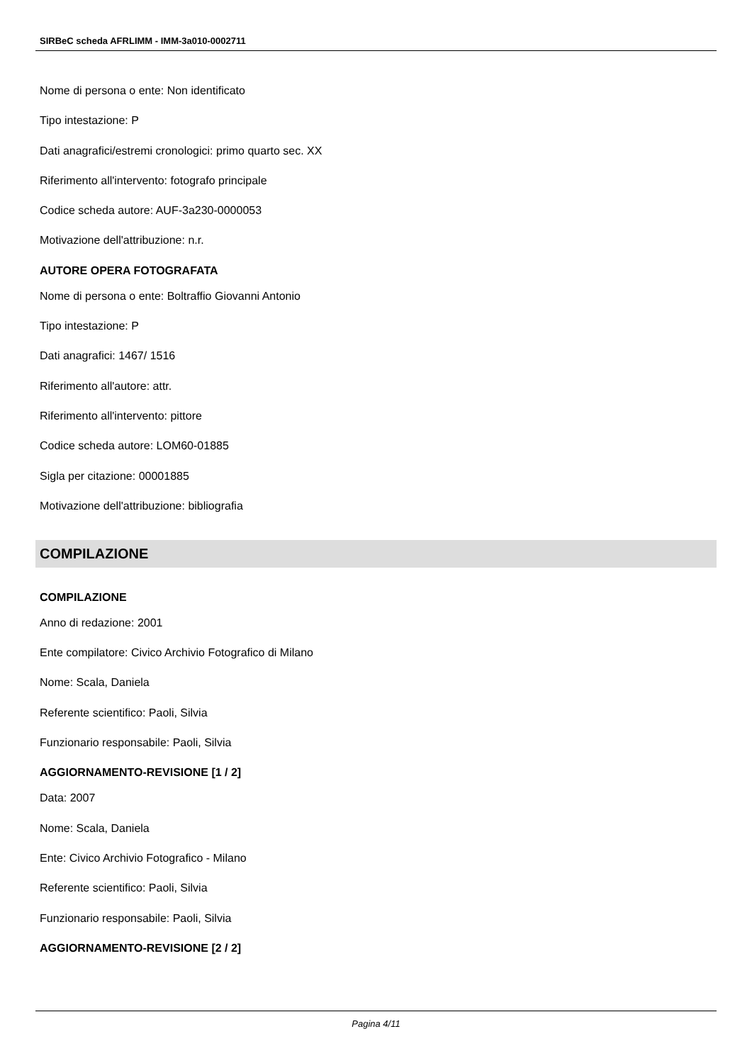SIRBeC scheda AFRLIMM - IMM-3a010-0002711
Nome di persona o ente: Non identificato
Tipo intestazione: P
Dati anagrafici/estremi cronologici: primo quarto sec. XX
Riferimento all'intervento: fotografo principale
Codice scheda autore: AUF-3a230-0000053
Motivazione dell'attribuzione: n.r.
AUTORE OPERA FOTOGRAFATA
Nome di persona o ente: Boltraffio Giovanni Antonio
Tipo intestazione: P
Dati anagrafici: 1467/ 1516
Riferimento all'autore: attr.
Riferimento all'intervento: pittore
Codice scheda autore: LOM60-01885
Sigla per citazione: 00001885
Motivazione dell'attribuzione: bibliografia
COMPILAZIONE
COMPILAZIONE
Anno di redazione: 2001
Ente compilatore: Civico Archivio Fotografico di Milano
Nome: Scala, Daniela
Referente scientifico: Paoli, Silvia
Funzionario responsabile: Paoli, Silvia
AGGIORNAMENTO-REVISIONE [1 / 2]
Data: 2007
Nome: Scala, Daniela
Ente: Civico Archivio Fotografico - Milano
Referente scientifico: Paoli, Silvia
Funzionario responsabile: Paoli, Silvia
AGGIORNAMENTO-REVISIONE [2 / 2]
Pagina 4/11